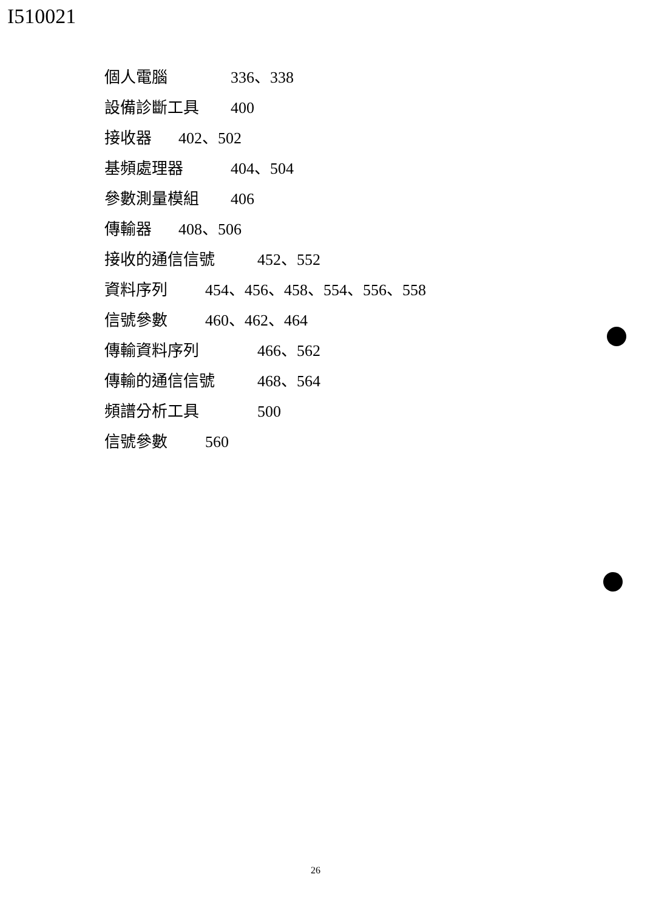I510021
個人電腦 336、338
設備診斷工具 400
接收器 402、502
基頻處理器 404、504
參數測量模組 406
傳輸器 408、506
接收的通信信號 452、552
資料序列 454、456、458、554、556、558
信號參數 460、462、464
傳輸資料序列 466、562
傳輸的通信信號 468、564
頻譜分析工具 500
信號參數 560
26